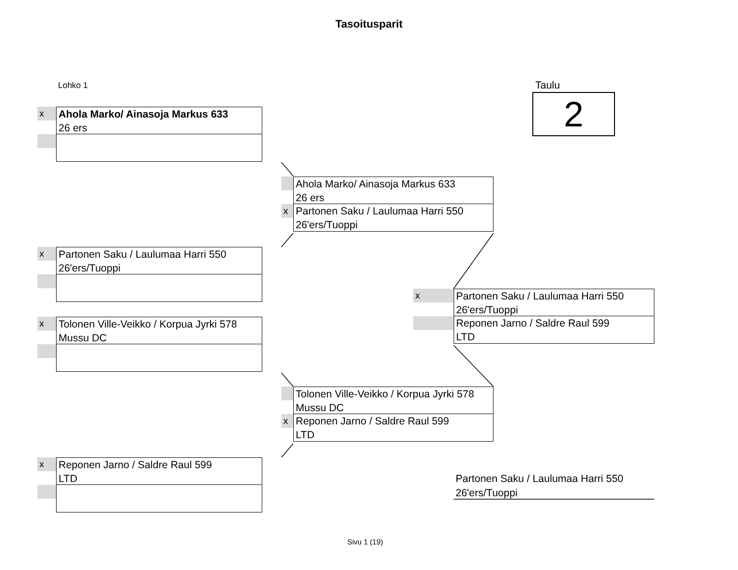Tasoitusparit
Lohko 1 Taulu
2
x
Ahola Marko/ Ainasoja Markus 633
26 ers
Ahola Marko/ Ainasoja Markus 633
26 ers
x
Partonen Saku / Laulumaa Harri 550
26'ers/Tuoppi
x
Partonen Saku / Laulumaa Harri 550
26'ers/Tuoppi
x
Partonen Saku / Laulumaa Harri 550
26'ers/Tuoppi
Reponen Jarno / Saldre Raul 599
LTD
x
Tolonen Ville-Veikko / Korpua Jyrki 578
Mussu DC
Tolonen Ville-Veikko / Korpua Jyrki 578
Mussu DC
x
Reponen Jarno / Saldre Raul 599
LTD
x
Reponen Jarno / Saldre Raul 599
LTD
Partonen Saku / Laulumaa Harri 550
26'ers/Tuoppi
Sivu 1 (19)